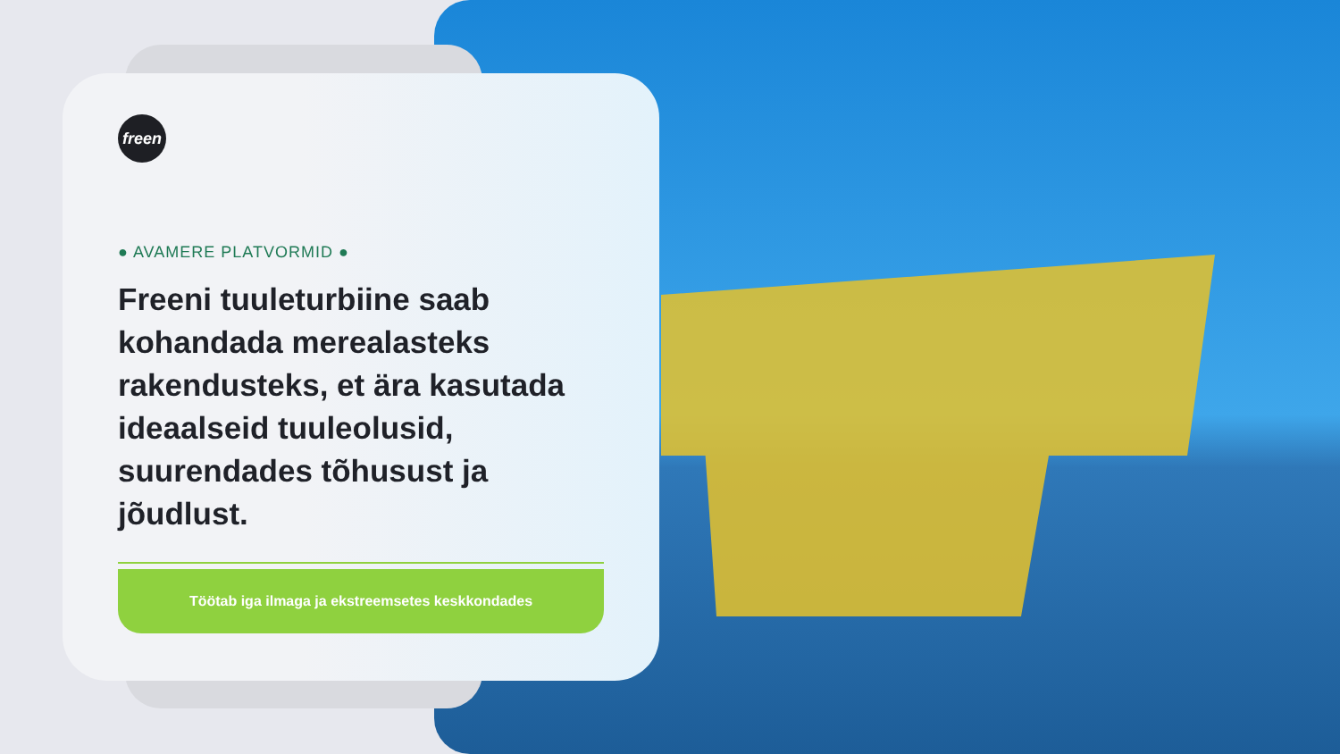freen
● AVAMERE PLATVORMID ●
Freeni tuuleturbiine saab kohandada merealasteks rakendusteks, et ära kasutada ideaalseid tuuleolusid, suurendades tõhusust ja jõudlust.
Töötab iga ilmaga ja ekstreemsetes keskkondades